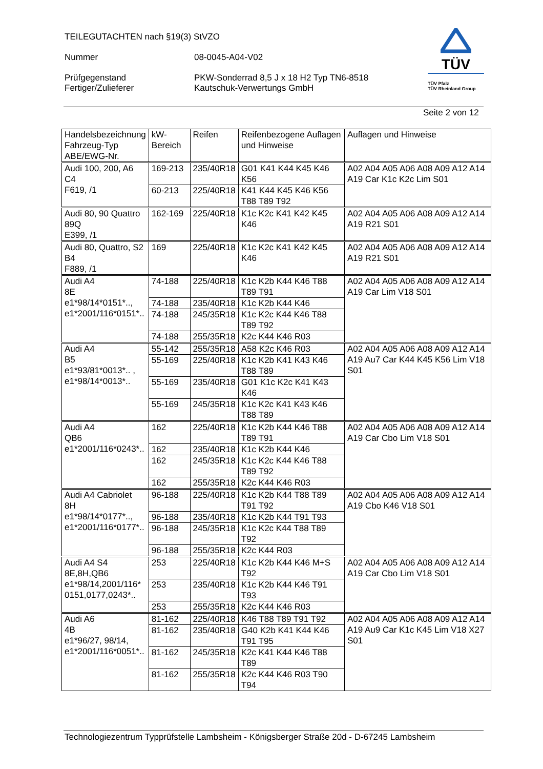TEILEGUTACHTEN nach §19(3) StVZO
Nummer 08-0045-A04-V02
Prüfgegenstand
Fertiger/Zulieferer
PKW-Sonderrad 8,5 J x 18 H2 Typ TN6-8518
Kautschuk-Verwertungs GmbH
TÜV
TÜV Pfalz
TÜV Rheinland Group
Seite 2 von 12
| Handelsbezeichnung Fahrzeug-Typ ABE/EWG-Nr. | kW-Bereich | Reifen | Reifenbezogene Auflagen und Hinweise | Auflagen und Hinweise |
| Audi 100, 200, A6 C4 F619, /1 | 169-213 | 235/40R18 | G01 K41 K44 K45 K46 K56 | A02 A04 A05 A06 A08 A09 A12 A14 A19 Car K1c K2c Lim S01 |
| | 60-213 | 225/40R18 | K41 K44 K45 K46 K56 T88 T89 T92 | |
| Audi 80, 90 Quattro 89Q E399, /1 | 162-169 | 225/40R18 | K1c K2c K41 K42 K45 K46 | A02 A04 A05 A06 A08 A09 A12 A14 A19 R21 S01 |
| Audi 80, Quattro, S2 B4 F889, /1 | 169 | 225/40R18 | K1c K2c K41 K42 K45 K46 | A02 A04 A05 A06 A08 A09 A12 A14 A19 R21 S01 |
| Audi A4 8E e1*98/14*0151*.., e1*2001/116*0151*.. | 74-188 | 225/40R18 | K1c K2b K44 K46 T88 T89 T91 | A02 A04 A05 A06 A08 A09 A12 A14 A19 Car Lim V18 S01 |
| | 74-188 | 235/40R18 | K1c K2b K44 K46 | |
| | 74-188 | 245/35R18 | K1c K2c K44 K46 T88 T89 T92 | |
| | 74-188 | 255/35R18 | K2c K44 K46 R03 | |
| Audi A4 B5 e1*93/81*0013*.. , e1*98/14*0013*.. | 55-142 | 255/35R18 | A58 K2c K46 R03 | A02 A04 A05 A06 A08 A09 A12 A14 A19 Au7 Car K44 K45 K56 Lim V18 S01 |
| | 55-169 | 225/40R18 | K1c K2b K41 K43 K46 T88 T89 | |
| | 55-169 | 235/40R18 | G01 K1c K2c K41 K43 K46 | |
| | 55-169 | 245/35R18 | K1c K2c K41 K43 K46 T88 T89 | |
| Audi A4 QB6 e1*2001/116*0243*.. | 162 | 225/40R18 | K1c K2b K44 K46 T88 T89 T91 | A02 A04 A05 A06 A08 A09 A12 A14 A19 Car Cbo Lim V18 S01 |
| | 162 | 235/40R18 | K1c K2b K44 K46 | |
| | 162 | 245/35R18 | K1c K2c K44 K46 T88 T89 T92 | |
| | 162 | 255/35R18 | K2c K44 K46 R03 | |
| Audi A4 Cabriolet 8H e1*98/14*0177*.., e1*2001/116*0177*.. | 96-188 | 225/40R18 | K1c K2b K44 T88 T89 T91 T92 | A02 A04 A05 A06 A08 A09 A12 A14 A19 Cbo K46 V18 S01 |
| | 96-188 | 235/40R18 | K1c K2b K44 T91 T93 | |
| | 96-188 | 245/35R18 | K1c K2c K44 T88 T89 T92 | |
| | 96-188 | 255/35R18 | K2c K44 R03 | |
| Audi A4 S4 8E,8H,QB6 e1*98/14,2001/116* 0151,0177,0243*.. | 253 | 225/40R18 | K1c K2b K44 K46 M+S T92 | A02 A04 A05 A06 A08 A09 A12 A14 A19 Car Cbo Lim V18 S01 |
| | 253 | 235/40R18 | K1c K2b K44 K46 T91 T93 | |
| | 253 | 255/35R18 | K2c K44 K46 R03 | |
| Audi A6 4B e1*96/27, 98/14, e1*2001/116*0051*.. | 81-162 | 225/40R18 | K46 T88 T89 T91 T92 | A02 A04 A05 A06 A08 A09 A12 A14 A19 Au9 Car K1c K45 Lim V18 X27 S01 |
| | 81-162 | 235/40R18 | G40 K2b K41 K44 K46 T91 T95 | |
| | 81-162 | 245/35R18 | K2c K41 K44 K46 T88 T89 | |
| | 81-162 | 255/35R18 | K2c K44 K46 R03 T90 T94 | |
Technologiezentrum Typprüfstelle Lambsheim - Königsberger Straße 20d - D-67245 Lambsheim